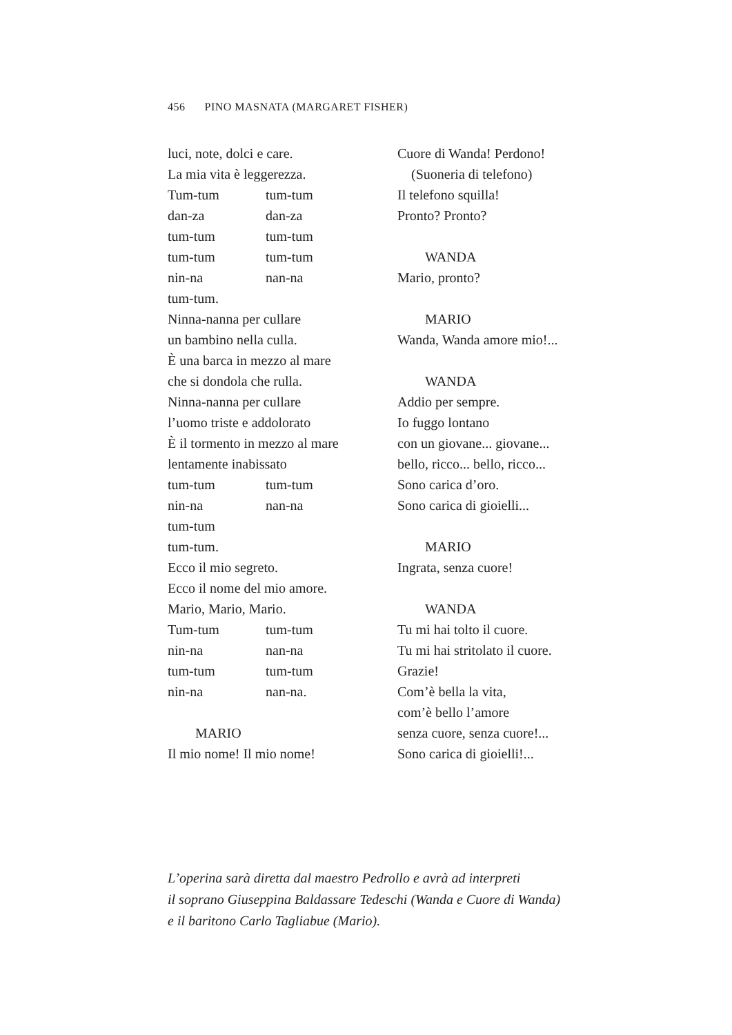456 PINO MASNATA (MARGARET FISHER)
luci, note, dolci e care.
La mia vita è leggerezza.
Tum-tum tum-tum
dan-za dan-za
tum-tum tum-tum
tum-tum tum-tum
nin-na nan-na
tum-tum.
Ninna-nanna per cullare
un bambino nella culla.
È una barca in mezzo al mare
che si dondola che rulla.
Ninna-nanna per cullare
l’uomo triste e addolorato
È il tormento in mezzo al mare
lentamente inabissato
tum-tum tum-tum
nin-na nan-na
tum-tum
tum-tum.
Ecco il mio segreto.
Ecco il nome del mio amore.
Mario, Mario, Mario.
Tum-tum tum-tum
nin-na nan-na
tum-tum tum-tum
nin-na nan-na.
MARIO
Il mio nome! Il mio nome!
Cuore di Wanda! Perdono!
(Suoneria di telefono)
Il telefono squilla!
Pronto? Pronto?
WANDA
Mario, pronto?
MARIO
Wanda, Wanda amore mio!...
WANDA
Addio per sempre.
Io fuggo lontano
con un giovane... giovane...
bello, ricco... bello, ricco...
Sono carica d’oro.
Sono carica di gioielli...
MARIO
Ingrata, senza cuore!
WANDA
Tu mi hai tolto il cuore.
Tu mi hai stritolato il cuore.
Grazie!
Com’è bella la vita,
com’è bello l’amore
senza cuore, senza cuore!...
Sono carica di gioielli!...
L’operina sarà diretta dal maestro Pedrollo e avrà ad interpreti
il soprano Giuseppina Baldassare Tedeschi (Wanda e Cuore di Wanda)
e il baritono Carlo Tagliabue (Mario).